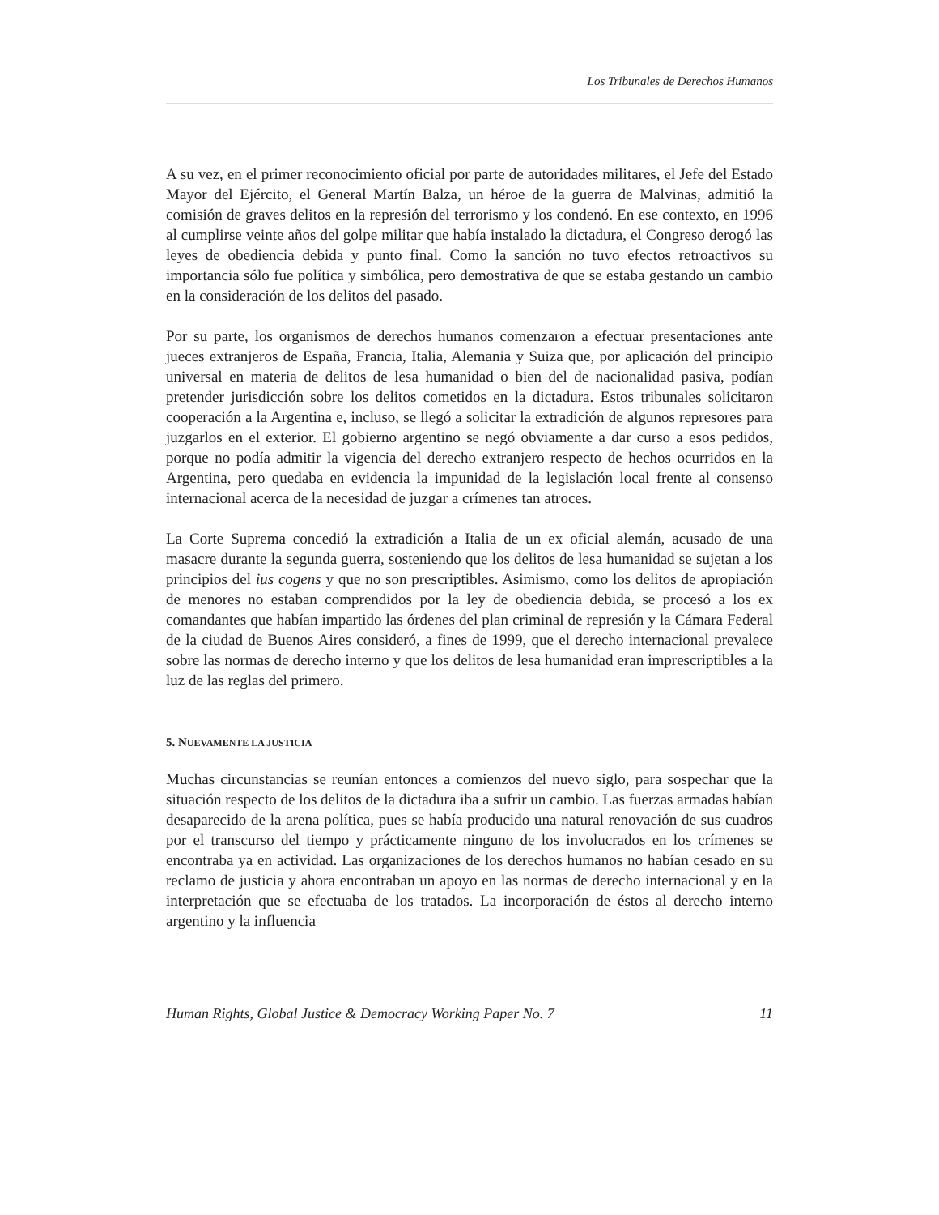Los Tribunales de Derechos Humanos
A su vez, en el primer reconocimiento oficial por parte de autoridades militares, el Jefe del Estado Mayor del Ejército, el General Martín Balza, un héroe de la guerra de Malvinas, admitió la comisión de graves delitos en la represión del terrorismo y los condenó. En ese contexto, en 1996 al cumplirse veinte años del golpe militar que había instalado la dictadura, el Congreso derogó las leyes de obediencia debida y punto final. Como la sanción no tuvo efectos retroactivos su importancia sólo fue política y simbólica, pero demostrativa de que se estaba gestando un cambio en la consideración de los delitos del pasado.
Por su parte, los organismos de derechos humanos comenzaron a efectuar presentaciones ante jueces extranjeros de España, Francia, Italia, Alemania y Suiza que, por aplicación del principio universal en materia de delitos de lesa humanidad o bien del de nacionalidad pasiva, podían pretender jurisdicción sobre los delitos cometidos en la dictadura. Estos tribunales solicitaron cooperación a la Argentina e, incluso, se llegó a solicitar la extradición de algunos represores para juzgarlos en el exterior. El gobierno argentino se negó obviamente a dar curso a esos pedidos, porque no podía admitir la vigencia del derecho extranjero respecto de hechos ocurridos en la Argentina, pero quedaba en evidencia la impunidad de la legislación local frente al consenso internacional acerca de la necesidad de juzgar a crímenes tan atroces.
La Corte Suprema concedió la extradición a Italia de un ex oficial alemán, acusado de una masacre durante la segunda guerra, sosteniendo que los delitos de lesa humanidad se sujetan a los principios del ius cogens y que no son prescriptibles. Asimismo, como los delitos de apropiación de menores no estaban comprendidos por la ley de obediencia debida, se procesó a los ex comandantes que habían impartido las órdenes del plan criminal de represión y la Cámara Federal de la ciudad de Buenos Aires consideró, a fines de 1999, que el derecho internacional prevalece sobre las normas de derecho interno y que los delitos de lesa humanidad eran imprescriptibles a la luz de las reglas del primero.
5. NUEVAMENTE LA JUSTICIA
Muchas circunstancias se reunían entonces a comienzos del nuevo siglo, para sospechar que la situación respecto de los delitos de la dictadura iba a sufrir un cambio. Las fuerzas armadas habían desaparecido de la arena política, pues se había producido una natural renovación de sus cuadros por el transcurso del tiempo y prácticamente ninguno de los involucrados en los crímenes se encontraba ya en actividad. Las organizaciones de los derechos humanos no habían cesado en su reclamo de justicia y ahora encontraban un apoyo en las normas de derecho internacional y en la interpretación que se efectuaba de los tratados. La incorporación de éstos al derecho interno argentino y la influencia
Human Rights, Global Justice & Democracy Working Paper No. 7 11